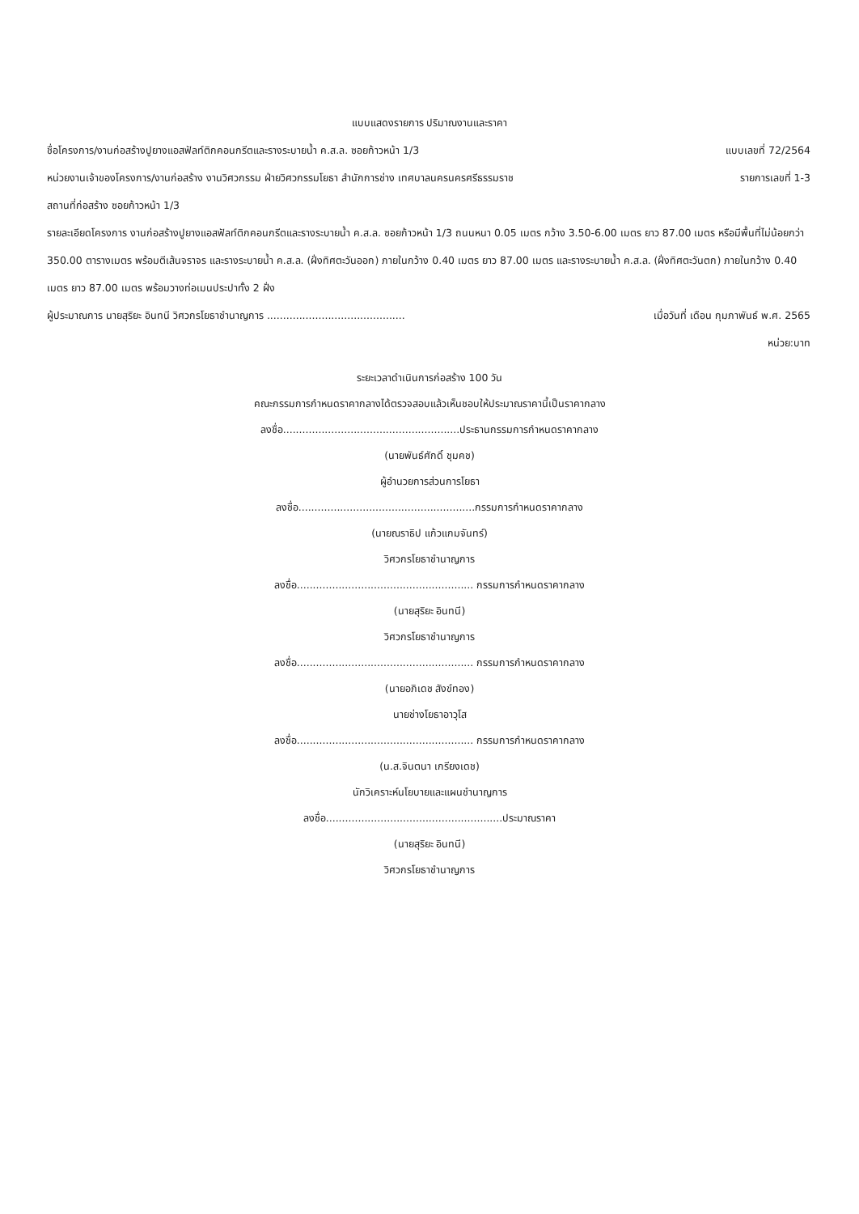แบบแสดงรายการ ปริมาณงานและราคา
ชื่อโครงการ/งานก่อสร้างปูยางแอสฟัลท์ติกคอนกรีตและรางระบายน้ำ ค.ส.ล. ซอยก้าวหน้า 1/3 แบบเลขที่ 72/2564
หน่วยงานเจ้าของโครงการ/งานก่อสร้าง งานวิศวกรรม ฝ่ายวิศวกรรมโยธา สำนักการช่าง เทศบาลนครนครศรีธรรมราช รายการเลขที่ 1-3
สถานที่ก่อสร้าง ซอยก้าวหน้า 1/3
รายละเอียดโครงการ งานก่อสร้างปูยางแอสฟัลท์ติกคอนกรีตและรางระบายน้ำ ค.ส.ล. ซอยก้าวหน้า 1/3 ถนนหนา 0.05 เมตร กว้าง 3.50-6.00 เมตร ยาว 87.00 เมตร หรือมีพื้นที่ไม่น้อยกว่า 350.00 ตารางเมตร พร้อมตีเส้นจราจร และรางระบายน้ำ ค.ส.ล. (ฝั่งทิศตะวันออก) ภายในกว้าง 0.40 เมตร ยาว 87.00 เมตร และรางระบายน้ำ ค.ส.ล. (ฝั่งทิศตะวันตก) ภายในกว้าง 0.40 เมตร ยาว 87.00 เมตร พร้อมวางท่อเมนประปาทั้ง 2 ฝั่ง
ผู้ประมาณการ นายสุริยะ อินทนี วิศวกรโยธาชำนาญการ ........................................... เมื่อวันที่ เดือน กุมภาพันธ์ พ.ศ. 2565
หน่วย:บาท
ระยะเวลาดำเนินการก่อสร้าง 100 วัน
คณะกรรมการกำหนดราคากลางได้ตรวจสอบแล้วเห็นชอบให้ประมาณราคานี้เป็นราคากลาง
ลงชื่อ.......................................................ประธานกรรมการกำหนดราคากลาง
(นายพันธ์ศักดิ์ ชุมคช)
ผู้อำนวยการส่วนการโยธา
ลงชื่อ.......................................................กรรมการกำหนดราคากลาง
(นายณราธิป แก้วแกมจันทร์)
วิศวกรโยธาชำนาญการ
ลงชื่อ....................................................... กรรมการกำหนดราคากลาง
(นายสุริยะ อินทนี)
วิศวกรโยธาชำนาญการ
ลงชื่อ....................................................... กรรมการกำหนดราคากลาง
(นายอภิเดช สังข์ทอง)
นายช่างโยธาอาวุโส
ลงชื่อ....................................................... กรรมการกำหนดราคากลาง
(น.ส.จินตนา เกรียงเดช)
นักวิเคราะห์นโยบายและแผนชำนาญการ
ลงชื่อ.......................................................ประมาณราคา
(นายสุริยะ อินทนี)
วิศวกรโยธาชำนาญการ